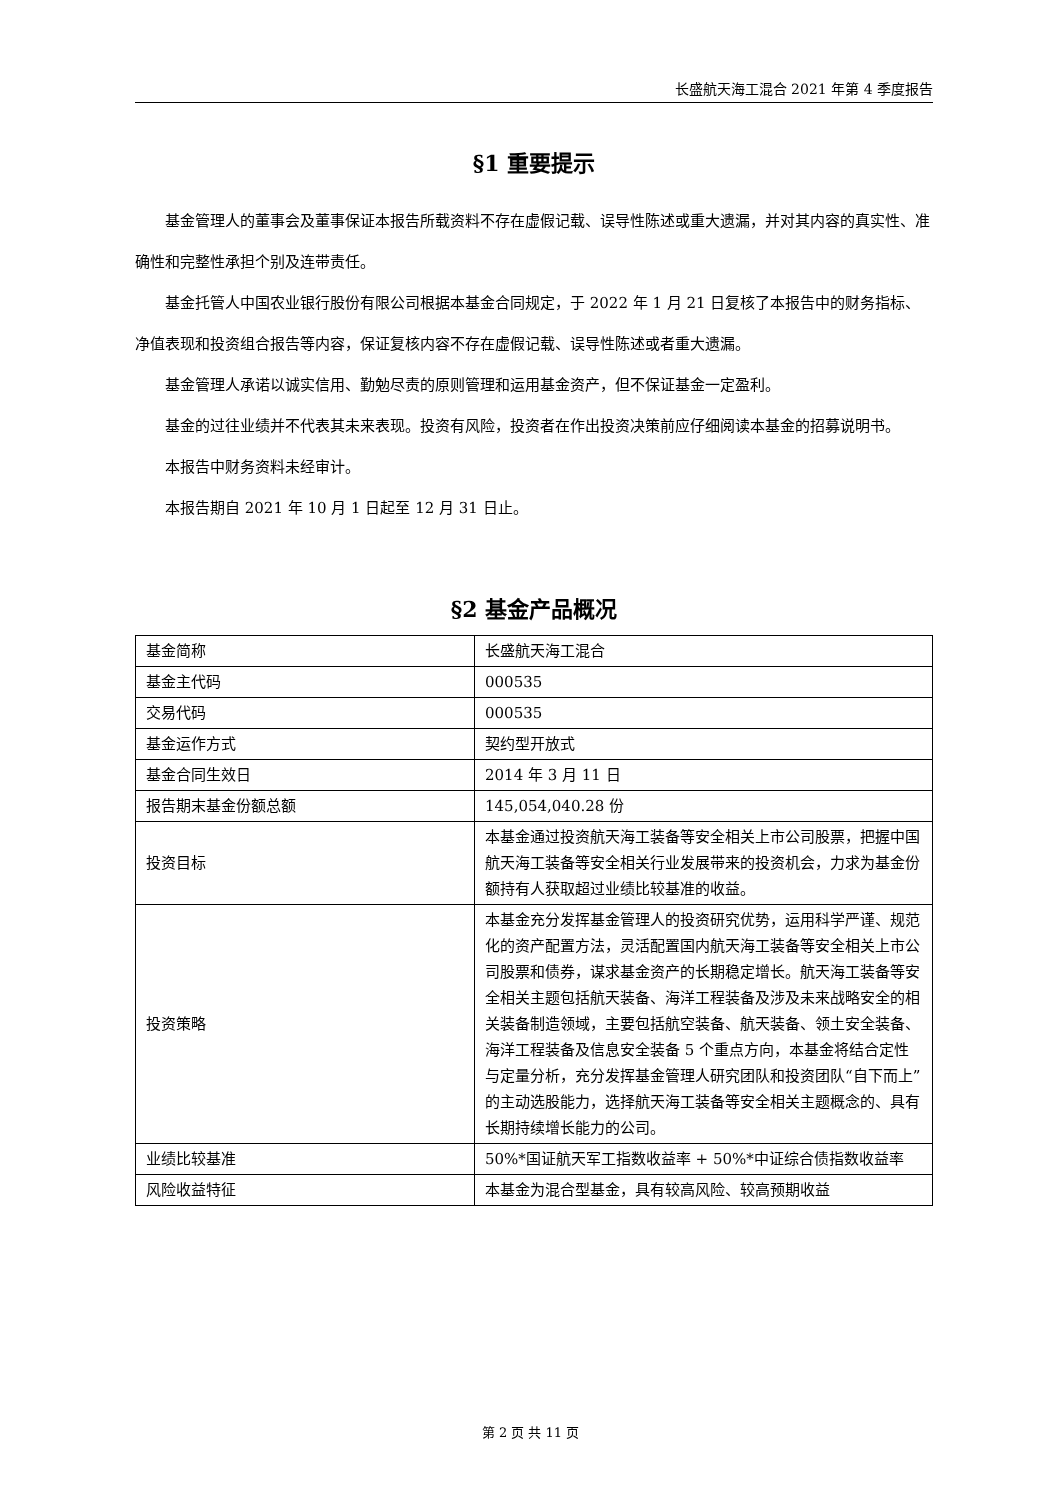长盛航天海工混合 2021 年第 4 季度报告
§1 重要提示
基金管理人的董事会及董事保证本报告所载资料不存在虚假记载、误导性陈述或重大遗漏，并对其内容的真实性、准确性和完整性承担个别及连带责任。
基金托管人中国农业银行股份有限公司根据本基金合同规定，于 2022 年 1 月 21 日复核了本报告中的财务指标、净值表现和投资组合报告等内容，保证复核内容不存在虚假记载、误导性陈述或者重大遗漏。
基金管理人承诺以诚实信用、勤勉尽责的原则管理和运用基金资产，但不保证基金一定盈利。
基金的过往业绩并不代表其未来表现。投资有风险，投资者在作出投资决策前应仔细阅读本基金的招募说明书。
本报告中财务资料未经审计。
本报告期自 2021 年 10 月 1 日起至 12 月 31 日止。
§2 基金产品概况
| 基金简称 | 长盛航天海工混合 |
| 基金主代码 | 000535 |
| 交易代码 | 000535 |
| 基金运作方式 | 契约型开放式 |
| 基金合同生效日 | 2014 年 3 月 11 日 |
| 报告期末基金份额总额 | 145,054,040.28 份 |
| 投资目标 | 本基金通过投资航天海工装备等安全相关上市公司股票，把握中国航天海工装备等安全相关行业发展带来的投资机会，力求为基金份额持有人获取超过业绩比较基准的收益。 |
| 投资策略 | 本基金充分发挥基金管理人的投资研究优势，运用科学严谨、规范化的资产配置方法，灵活配置国内航天海工装备等安全相关上市公司股票和债券，谋求基金资产的长期稳定增长。航天海工装备等安全相关主题包括航天装备、海洋工程装备及涉及未来战略安全的相关装备制造领域，主要包括航空装备、航天装备、领土安全装备、海洋工程装备及信息安全装备 5 个重点方向，本基金将结合定性与定量分析，充分发挥基金管理人研究团队和投资团队“自下而上”的主动选股能力，选择航天海工装备等安全相关主题概念的、具有长期持续增长能力的公司。 |
| 业绩比较基准 | 50%*国证航天军工指数收益率 + 50%*中证综合债指数收益率 |
| 风险收益特征 | 本基金为混合型基金，具有较高风险、较高预期收益 |
第 2 页 共 11 页